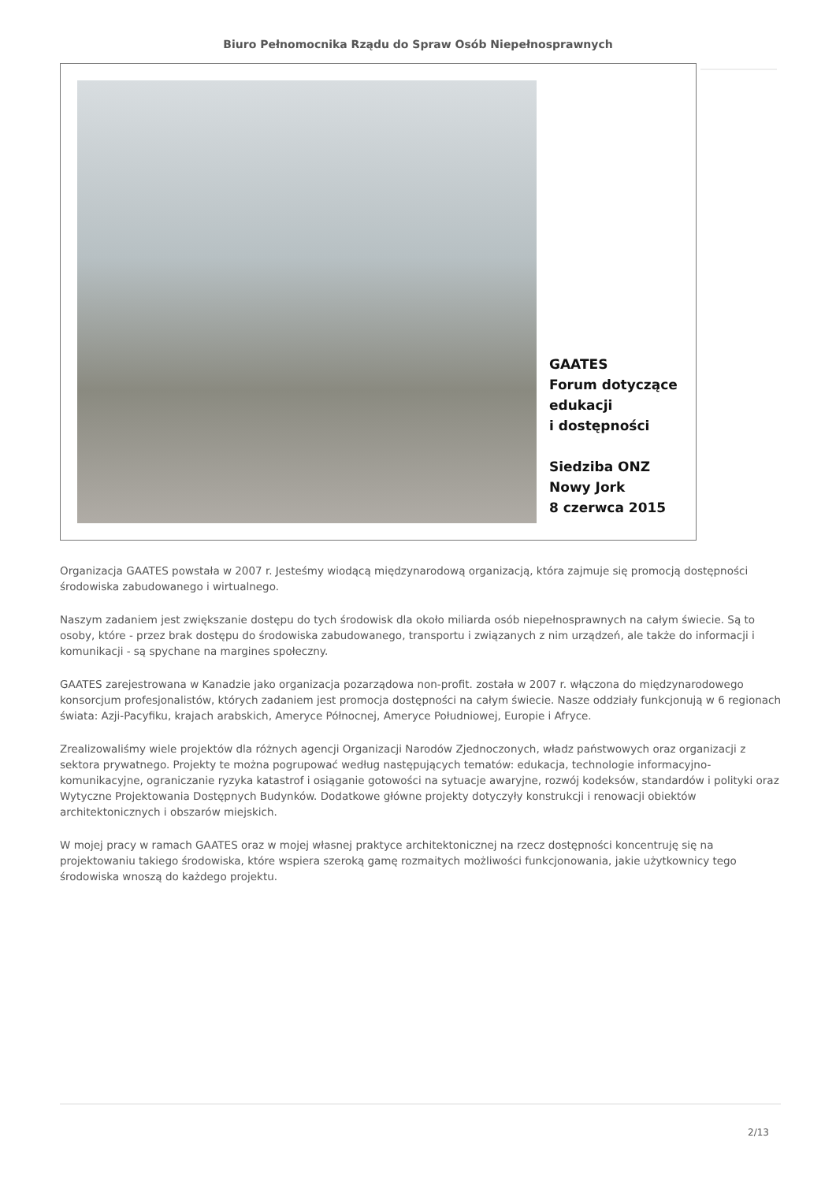Biuro Pełnomocnika Rządu do Spraw Osób Niepełnosprawnych
GAATES
Forum dotyczące
edukacji
i dostępności
Siedziba ONZ
Nowy Jork
8 czerwca 2015
Organizacja GAATES powstała w 2007 r. Jesteśmy wiodącą międzynarodową organizacją, która zajmuje się promocją dostępności środowiska zabudowanego i wirtualnego.
Naszym zadaniem jest zwiększanie dostępu do tych środowisk dla około miliarda osób niepełnosprawnych na całym świecie. Są to osoby, które - przez brak dostępu do środowiska zabudowanego, transportu i związanych z nim urządzeń, ale także do informacji i komunikacji - są spychane na margines społeczny.
GAATES zarejestrowana w Kanadzie jako organizacja pozarządowa non-profit. została w 2007 r. włączona do międzynarodowego konsorcjum profesjonalistów, których zadaniem jest promocja dostępności na całym świecie. Nasze oddziały funkcjonują w 6 regionach świata: Azji-Pacyfiku, krajach arabskich, Ameryce Północnej, Ameryce Południowej, Europie i Afryce.
Zrealizowaliśmy wiele projektów dla różnych agencji Organizacji Narodów Zjednoczonych, władz państwowych oraz organizacji z sektora prywatnego. Projekty te można pogrupować według następujących tematów: edukacja, technologie informacyjno-komunikacyjne, ograniczanie ryzyka katastrof i osiąganie gotowości na sytuacje awaryjne, rozwój kodeksów, standardów i polityki oraz Wytyczne Projektowania Dostępnych Budynków. Dodatkowe główne projekty dotyczyły konstrukcji i renowacji obiektów architektonicznych i obszarów miejskich.
W mojej pracy w ramach GAATES oraz w mojej własnej praktyce architektonicznej na rzecz dostępności koncentruję się na projektowaniu takiego środowiska, które wspiera szeroką gamę rozmaitych możliwości funkcjonowania, jakie użytkownicy tego środowiska wnoszą do każdego projektu.
2/13